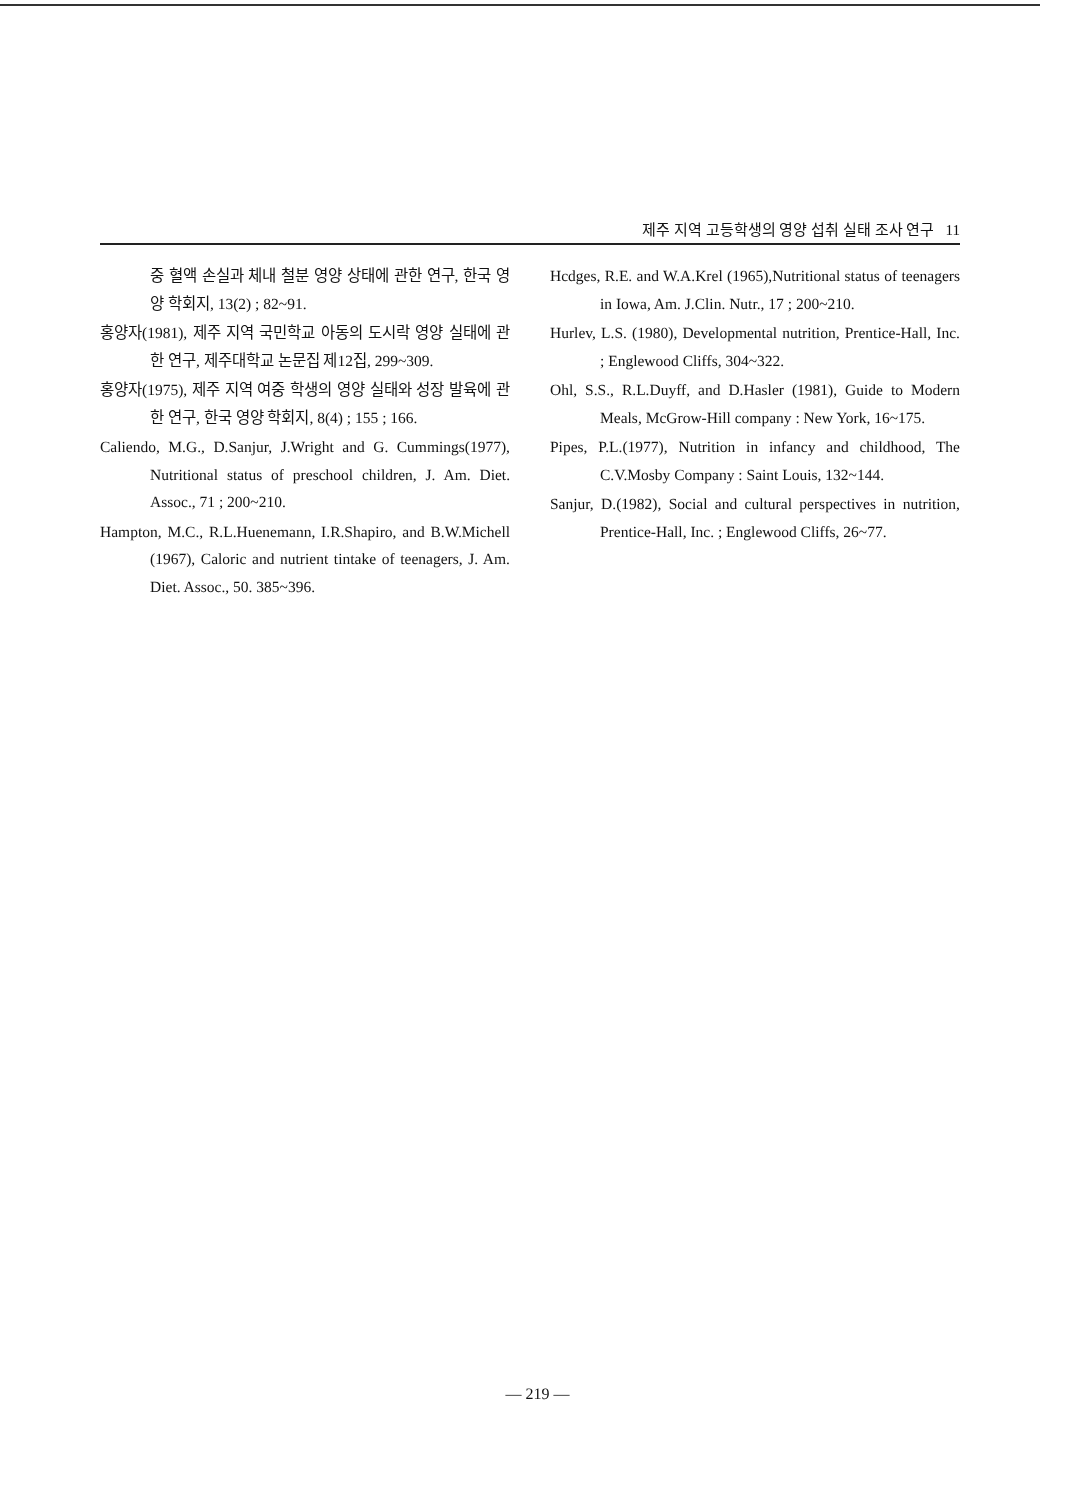제주 지역 고등학생의 영양 섭취 실태 조사 연구 11
중 혈액 손실과 체내 철분 영양 상태에 관한 연구, 한국 영양 학회지, 13(2) ; 82~91.
홍양자(1981), 제주 지역 국민학교 아동의 도시락 영양 실태에 관한 연구, 제주대학교 논문집 제12집, 299~309.
홍양자(1975), 제주 지역 여중 학생의 영양 실태와 성장 발육에 관한 연구, 한국 영양 학회지, 8(4) ; 155 ; 166.
Caliendo, M.G., D.Sanjur, J.Wright and G. Cummings(1977), Nutritional status of preschool children, J. Am. Diet. Assoc., 71 ; 200~210.
Hampton, M.C., R.L.Huenemann, I.R.Shapiro, and B.W.Michell (1967), Caloric and nutrient tintake of teenagers, J. Am. Diet. Assoc., 50. 385~396.
Hcdges, R.E. and W.A.Krel (1965),Nutritional status of teenagers in Iowa, Am. J.Clin. Nutr., 17 ; 200~210.
Hurlev, L.S. (1980), Developmental nutrition, Prentice-Hall, Inc. ; Englewood Cliffs, 304~322.
Ohl, S.S., R.L.Duyff, and D.Hasler (1981), Guide to Modern Meals, McGrow-Hill company : New York, 16~175.
Pipes, P.L.(1977), Nutrition in infancy and childhood, The C.V.Mosby Company : Saint Louis, 132~144.
Sanjur, D.(1982), Social and cultural perspectives in nutrition, Prentice-Hall, Inc. ; Englewood Cliffs, 26~77.
— 219 —